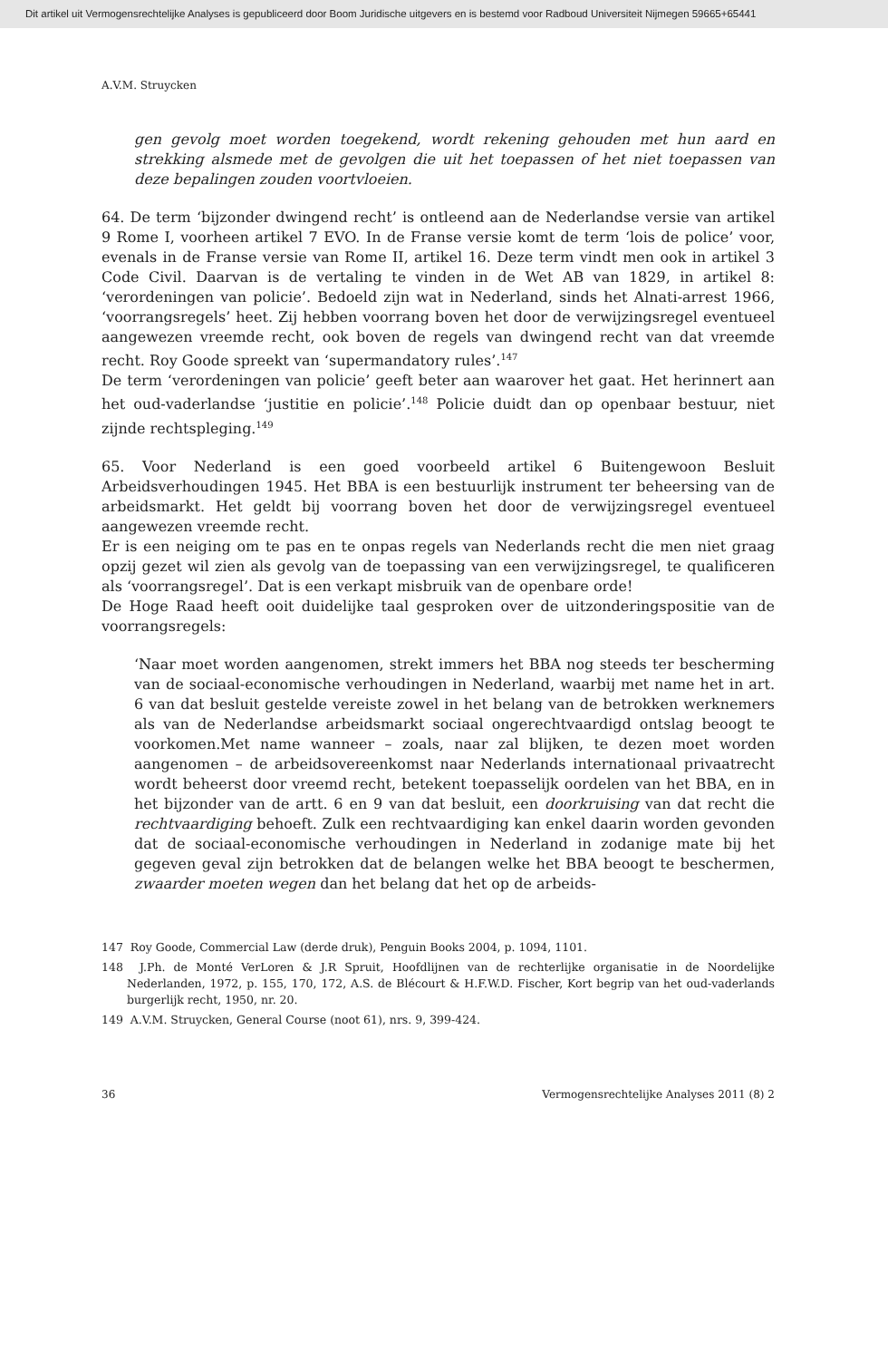Dit artikel uit Vermogensrechtelijke Analyses is gepubliceerd door Boom Juridische uitgevers en is bestemd voor Radboud Universiteit Nijmegen 59665+65441
A.V.M. Struycken
gen gevolg moet worden toegekend, wordt rekening gehouden met hun aard en strekking alsmede met de gevolgen die uit het toepassen of het niet toepassen van deze bepalingen zouden voortvloeien.
64. De term ‘bijzonder dwingend recht’ is ontleend aan de Nederlandse versie van artikel 9 Rome I, voorheen artikel 7 EVO. In de Franse versie komt de term ‘lois de police’ voor, evenals in de Franse versie van Rome II, artikel 16. Deze term vindt men ook in artikel 3 Code Civil. Daarvan is de vertaling te vinden in de Wet AB van 1829, in artikel 8: ‘verordeningen van policie’. Bedoeld zijn wat in Nederland, sinds het Alnati-arrest 1966, ‘voorrangsregels’ heet. Zij hebben voorrang boven het door de verwijzingsregel eventueel aangewezen vreemde recht, ook boven de regels van dwingend recht van dat vreemde recht. Roy Goode spreekt van ‘supermandatory rules’.<sup>147</sup>
De term ‘verordeningen van policie’ geeft beter aan waarover het gaat. Het herinnert aan het oud-vaderlandse ‘justitie en policie’.<sup>148</sup> Policie duidt dan op openbaar bestuur, niet zijnde rechtspleging.<sup>149</sup>
65. Voor Nederland is een goed voorbeeld artikel 6 Buitengewoon Besluit Arbeidsverhoudingen 1945. Het BBA is een bestuurlijk instrument ter beheersing van de arbeidsmarkt. Het geldt bij voorrang boven het door de verwijzingsregel eventueel aangewezen vreemde recht.
Er is een neiging om te pas en te onpas regels van Nederlands recht die men niet graag opzij gezet wil zien als gevolg van de toepassing van een verwijzingsregel, te qualificeren als ‘voorrangsregel’. Dat is een verkapt misbruik van de openbare orde!
De Hoge Raad heeft ooit duidelijke taal gesproken over de uitzonderingspositie van de voorrangsregels:
‘Naar moet worden aangenomen, strekt immers het BBA nog steeds ter bescherming van de sociaal-economische verhoudingen in Nederland, waarbij met name het in art. 6 van dat besluit gestelde vereiste zowel in het belang van de betrokken werknemers als van de Nederlandse arbeidsmarkt sociaal ongerechtvaardigd ontslag beoogt te voorkomen.Met name wanneer – zoals, naar zal blijken, te dezen moet worden aangenomen – de arbeidsovereenkomst naar Nederlands internationaal privaatrecht wordt beheerst door vreemd recht, betekent toepasselijk oordelen van het BBA, en in het bijzonder van de artt. 6 en 9 van dat besluit, een doorkruising van dat recht die rechtvaardiging behoeft. Zulk een rechtvaardiging kan enkel daarin worden gevonden dat de sociaal-economische verhoudingen in Nederland in zodanige mate bij het gegeven geval zijn betrokken dat de belangen welke het BBA beoogt te beschermen, zwaarder moeten wegen dan het belang dat het op de arbeids-
147 Roy Goode, Commercial Law (derde druk), Penguin Books 2004, p. 1094, 1101.
148 J.Ph. de Monté VerLoren & J.R Spruit, Hoofdlijnen van de rechterlijke organisatie in de Noordelijke Nederlanden, 1972, p. 155, 170, 172, A.S. de Blécourt & H.F.W.D. Fischer, Kort begrip van het oud-vaderlands burgerlijk recht, 1950, nr. 20.
149 A.V.M. Struycken, General Course (noot 61), nrs. 9, 399-424.
36 Vermogensrechtelijke Analyses 2011 (8) 2